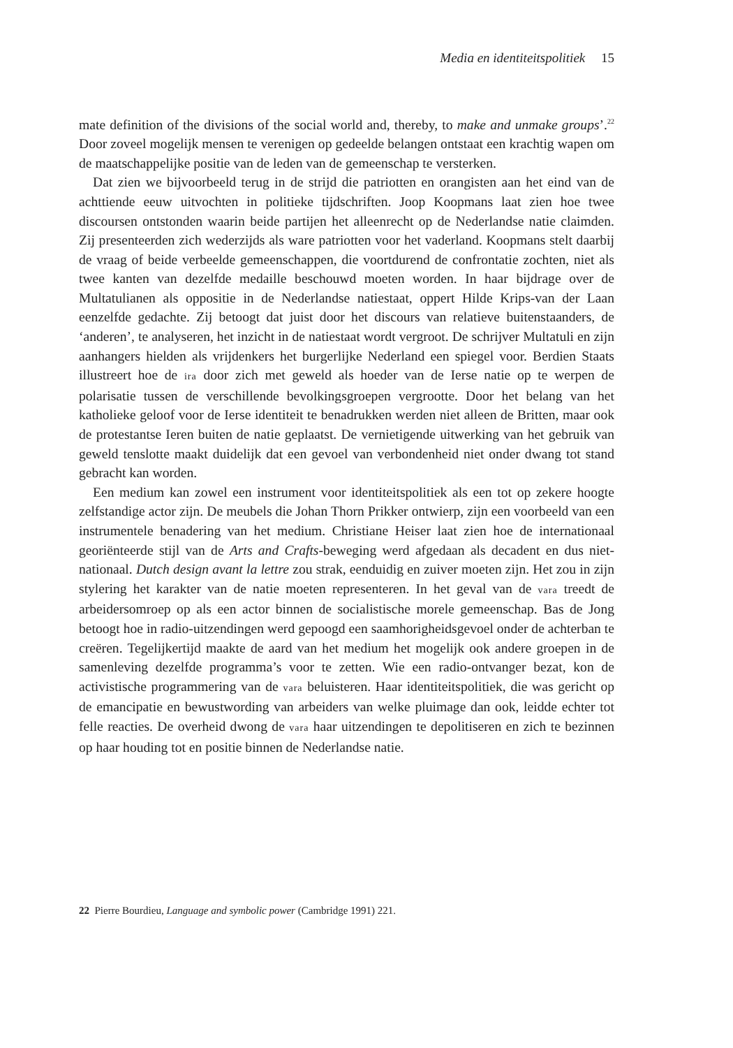Media en identiteitspolitiek 15
mate definition of the divisions of the social world and, thereby, to make and unmake groups’.<sup>22</sup> Door zoveel mogelijk mensen te verenigen op gedeelde belangen ontstaat een krachtig wapen om de maatschappelijke positie van de leden van de gemeenschap te versterken.
Dat zien we bijvoorbeeld terug in de strijd die patriotten en orangisten aan het eind van de achttiende eeuw uitvochten in politieke tijdschriften. Joop Koopmans laat zien hoe twee discoursen ontstonden waarin beide partijen het alleenrecht op de Nederlandse natie claimden. Zij presenteerden zich wederzijds als ware patriotten voor het vaderland. Koopmans stelt daarbij de vraag of beide verbeelde gemeenschappen, die voortdurend de confrontatie zochten, niet als twee kanten van dezelfde medaille beschouwd moeten worden. In haar bijdrage over de Multatulianen als oppositie in de Nederlandse natiestaat, oppert Hilde Krips-van der Laan eenzelfde gedachte. Zij betoogt dat juist door het discours van relatieve buitenstaanders, de ‘anderen’, te analyseren, het inzicht in de natiestaat wordt vergroot. De schrijver Multatuli en zijn aanhangers hielden als vrijdenkers het burgerlijke Nederland een spiegel voor. Berdien Staats illustreert hoe de ira door zich met geweld als hoeder van de Ierse natie op te werpen de polarisatie tussen de verschillende bevolkingsgroepen vergrootte. Door het belang van het katholieke geloof voor de Ierse identiteit te benadrukken werden niet alleen de Britten, maar ook de protestantse Ieren buiten de natie geplaatst. De vernietigende uitwerking van het gebruik van geweld tenslotte maakt duidelijk dat een gevoel van verbondenheid niet onder dwang tot stand gebracht kan worden.
Een medium kan zowel een instrument voor identiteitspolitiek als een tot op zekere hoogte zelfstandige actor zijn. De meubels die Johan Thorn Prikker ontwierp, zijn een voorbeeld van een instrumentele benadering van het medium. Christiane Heiser laat zien hoe de internationaal georiënteerde stijl van de Arts and Crafts-beweging werd afgedaan als decadent en dus niet-nationaal. Dutch design avant la lettre zou strak, eenduidig en zuiver moeten zijn. Het zou in zijn stylering het karakter van de natie moeten representeren. In het geval van de vara treedt de arbeidersomroep op als een actor binnen de socialistische morele gemeenschap. Bas de Jong betoogt hoe in radio-uitzendingen werd gepoogd een saamhorigheidsgevoel onder de achterban te creëren. Tegelijkertijd maakte de aard van het medium het mogelijk ook andere groepen in de samenleving dezelfde programma’s voor te zetten. Wie een radio-ontvanger bezat, kon de activistische programmering van de vara beluisteren. Haar identiteitspolitiek, die was gericht op de emancipatie en bewustwording van arbeiders van welke pluimage dan ook, leidde echter tot felle reacties. De overheid dwong de vara haar uitzendingen te depolitiseren en zich te bezinnen op haar houding tot en positie binnen de Nederlandse natie.
22 Pierre Bourdieu, Language and symbolic power (Cambridge 1991) 221.